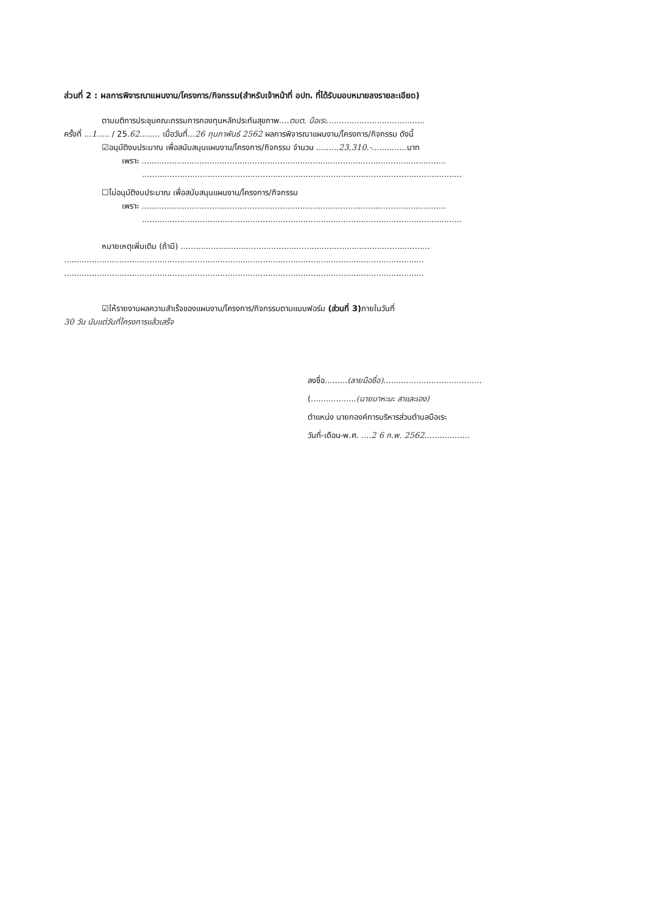ส่วนที่ 2 : ผลการพิจารณาแผนงาน/โครงการ/กิจกรรม(สำหรับเจ้าหน้าที่ อปท. ที่ได้รับมอบหมายลงรายละเอียด)
ตามมติการประชุมคณะกรรมการกองทุนหลักประกันสุขภาพ....ตบต. บือเระ.......................................
ครั้งที่ ...1..... / 25.62........ เมื่อวันที่...26 กุมภาพันธ์ 2562 ผลการพิจารณาแผนงาน/โครงการ/กิจกรรม ดังนี้
☑อนุมัติงบประมาณ เพื่อสนับสนุนแผนงาน/โครงการ/กิจกรรม จำนวน .........23,310.-..............บาท
เพราะ .........................................................................................................................
...............................................................................................................................
☐ไม่อนุมัติงบประมาณ เพื่อสนับสนุนแผนงาน/โครงการ/กิจกรรม
เพราะ .........................................................................................................................
...............................................................................................................................
หมายเหตุเพิ่มเติม (ถ้ามี) ...................................................................................................
...............................................................................................................................................
...............................................................................................................................................
☑ให้รายงานผลความสำเร็จของแผนงาน/โครงการ/กิจกรรมตามแบบฟอร์ม (ส่วนที่ 3) ภายในวันที่
30 วัน นับแต่วันที่โครงการแล้วเสร็จ
ลงชื่อ.........(ลายมือชื่อ).......................................
(..................(นายมาหะมะ สาและเอง)
ตำแหน่ง นายกองค์การบริหารส่วนตำบลบือเระ
วันที่-เดือน-พ.ศ. ....2 6 ก.พ. 2562..................